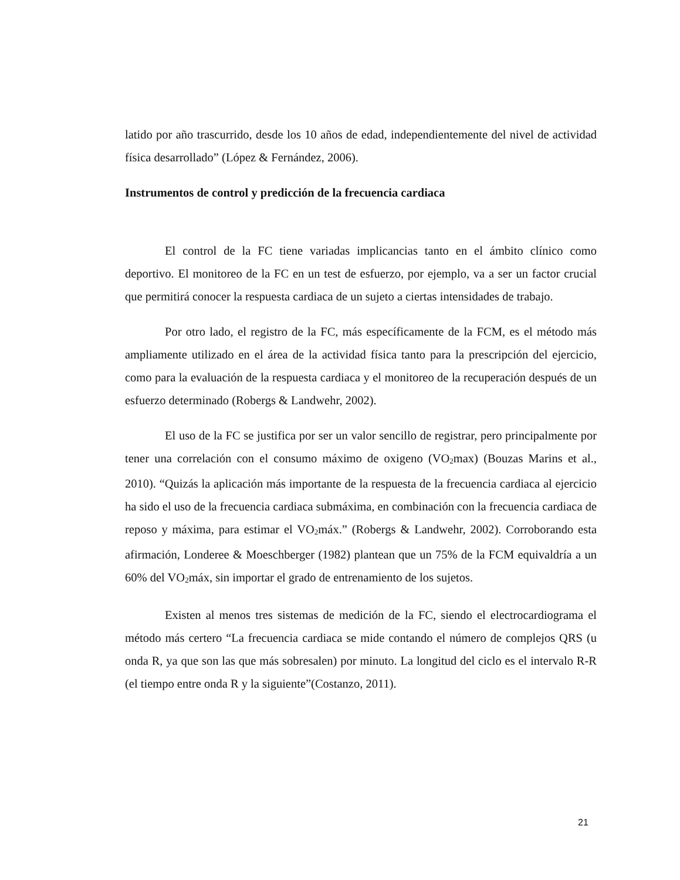latido por año trascurrido, desde los 10 años de edad, independientemente del nivel de actividad física desarrollado” (López & Fernández, 2006).
Instrumentos de control y predicción de la frecuencia cardiaca
El control de la FC tiene variadas implicancias tanto en el ámbito clínico como deportivo. El monitoreo de la FC en un test de esfuerzo, por ejemplo, va a ser un factor crucial que permitirá conocer la respuesta cardiaca de un sujeto a ciertas intensidades de trabajo.
Por otro lado, el registro de la FC, más específicamente de la FCM, es el método más ampliamente utilizado en el área de la actividad física tanto para la prescripción del ejercicio, como para la evaluación de la respuesta cardiaca y el monitoreo de la recuperación después de un esfuerzo determinado (Robergs & Landwehr, 2002).
El uso de la FC se justifica por ser un valor sencillo de registrar, pero principalmente por tener una correlación con el consumo máximo de oxigeno (VO<sub>2</sub>max) (Bouzas Marins et al., 2010). “Quizás la aplicación más importante de la respuesta de la frecuencia cardiaca al ejercicio ha sido el uso de la frecuencia cardiaca submáxima, en combinación con la frecuencia cardiaca de reposo y máxima, para estimar el VO<sub>2</sub>máx.” (Robergs & Landwehr, 2002). Corroborando esta afirmación, Londeree & Moeschberger (1982) plantean que un 75% de la FCM equivaldría a un 60% del VO<sub>2</sub>máx, sin importar el grado de entrenamiento de los sujetos.
Existen al menos tres sistemas de medición de la FC, siendo el electrocardiograma el método más certero “La frecuencia cardiaca se mide contando el número de complejos QRS (u onda R, ya que son las que más sobresalen) por minuto. La longitud del ciclo es el intervalo R-R (el tiempo entre onda R y la siguiente”(Costanzo, 2011).
21